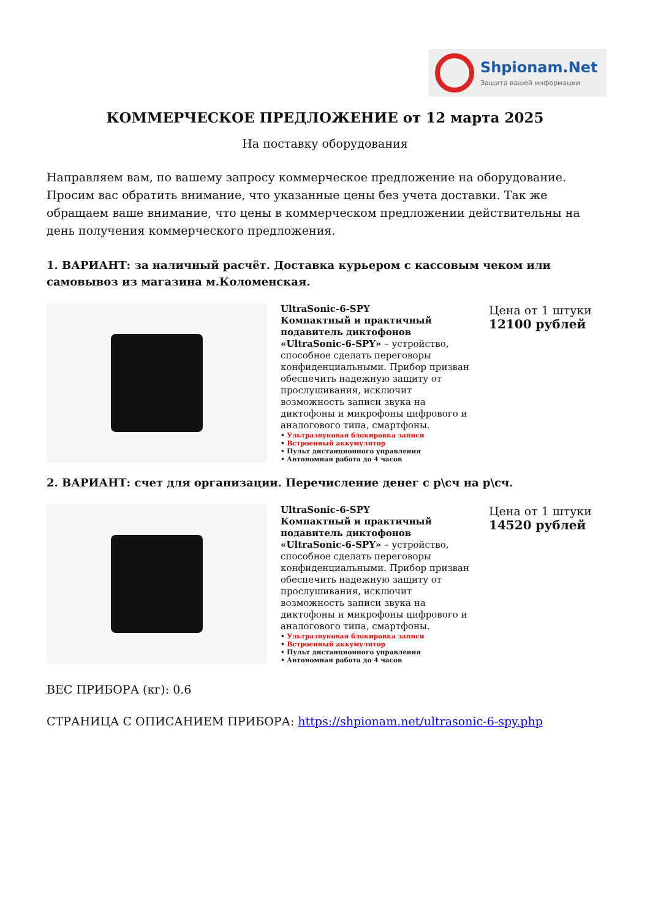Shpionam.Net
Защита вашей информации
КОММЕРЧЕСКОЕ ПРЕДЛОЖЕНИЕ от 12 марта 2025
На поставку оборудования
Направляем вам, по вашему запросу коммерческое предложение на оборудование. Просим вас обратить внимание, что указанные цены без учета доставки. Так же обращаем ваше внимание, что цены в коммерческом предложении действительны на день получения коммерческого предложения.
1. ВАРИАНТ: за наличный расчёт. Доставка курьером с кассовым чеком или самовывоз из магазина м.Коломенская.
UltraSonic-6-SPY
Компактный и практичный подавитель диктофонов «UltraSonic-6-SPY» – устройство, способное сделать переговоры конфиденциальными. Прибор призван обеспечить надежную защиту от прослушивания, исключит возможность записи звука на диктофоны и микрофоны цифрового и аналогового типа, смартфоны.
• Ультразвуковая блокировка записи
• Встроенный аккумулятор
• Пульт дистанционного управления
• Автономная работа до 4 часов
Цена от 1 штуки
12100 рублей
2. ВАРИАНТ: счет для организации. Перечисление денег с р\сч на р\сч.
UltraSonic-6-SPY
Компактный и практичный подавитель диктофонов «UltraSonic-6-SPY» – устройство, способное сделать переговоры конфиденциальными. Прибор призван обеспечить надежную защиту от прослушивания, исключит возможность записи звука на диктофоны и микрофоны цифрового и аналогового типа, смартфоны.
• Ультразвуковая блокировка записи
• Встроенный аккумулятор
• Пульт дистанционного управления
• Автономная работа до 4 часов
Цена от 1 штуки
14520 рублей
ВЕС ПРИБОРА (кг): 0.6
СТРАНИЦА С ОПИСАНИЕМ ПРИБОРА: https://shpionam.net/ultrasonic-6-spy.php